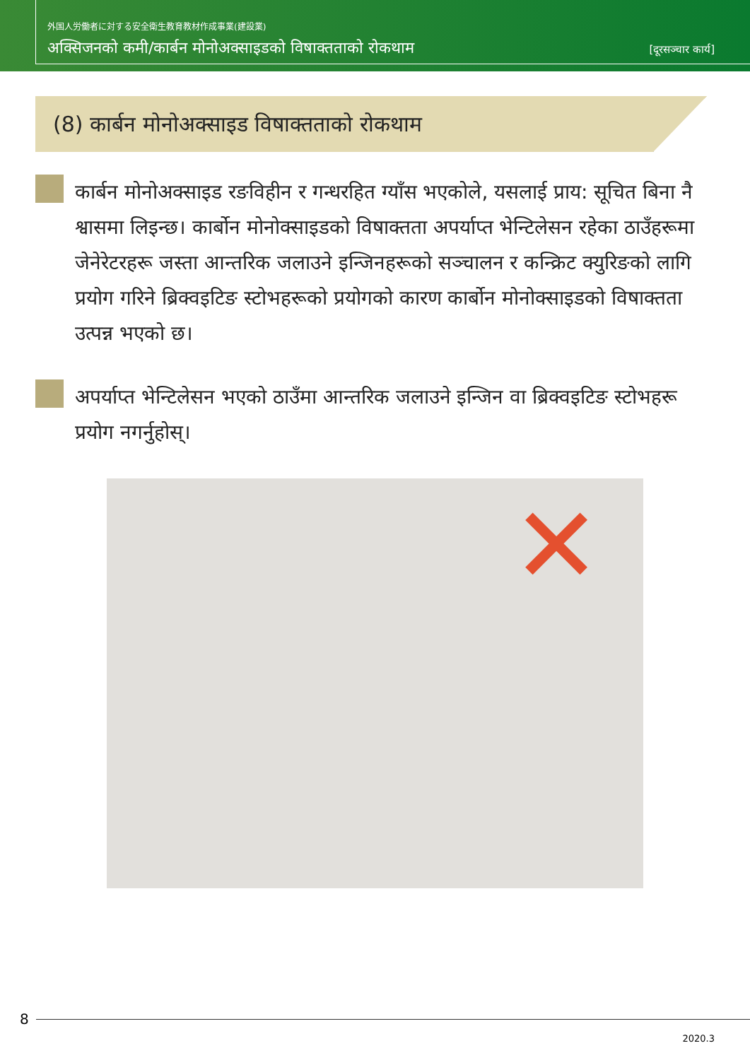外国人労働者に対する安全衛生教育教材作成事業(建設業)
अक्सिजनको कमी/कार्बन मोनोअक्साइडको विषाक्तताको रोकथाम [दूरसञ्चार कार्य]
(8) कार्बन मोनोअक्साइड विषाक्तताको रोकथाम
कार्बन मोनोअक्साइड रङविहीन र गन्धरहित ग्याँस भएकोले, यसलाई प्राय: सूचित बिना नै श्वासमा लिइन्छ। कार्बोन मोनोक्साइडको विषाक्तता अपर्याप्त भेन्टिलेसन रहेका ठाउँहरूमा जेनेरेटरहरू जस्ता आन्तरिक जलाउने इन्जिनहरूको सञ्चालन र कन्क्रिट क्युरिङको लागि प्रयोग गरिने ब्रिक्वइटिङ स्टोभहरूको प्रयोगको कारण कार्बोन मोनोक्साइडको विषाक्तता उत्पन्न भएको छ।
अपर्याप्त भेन्टिलेसन भएको ठाउँमा आन्तरिक जलाउने इन्जिन वा ब्रिक्वइटिङ स्टोभहरू प्रयोग नगर्नुहोस्।
✕
8
2020.3